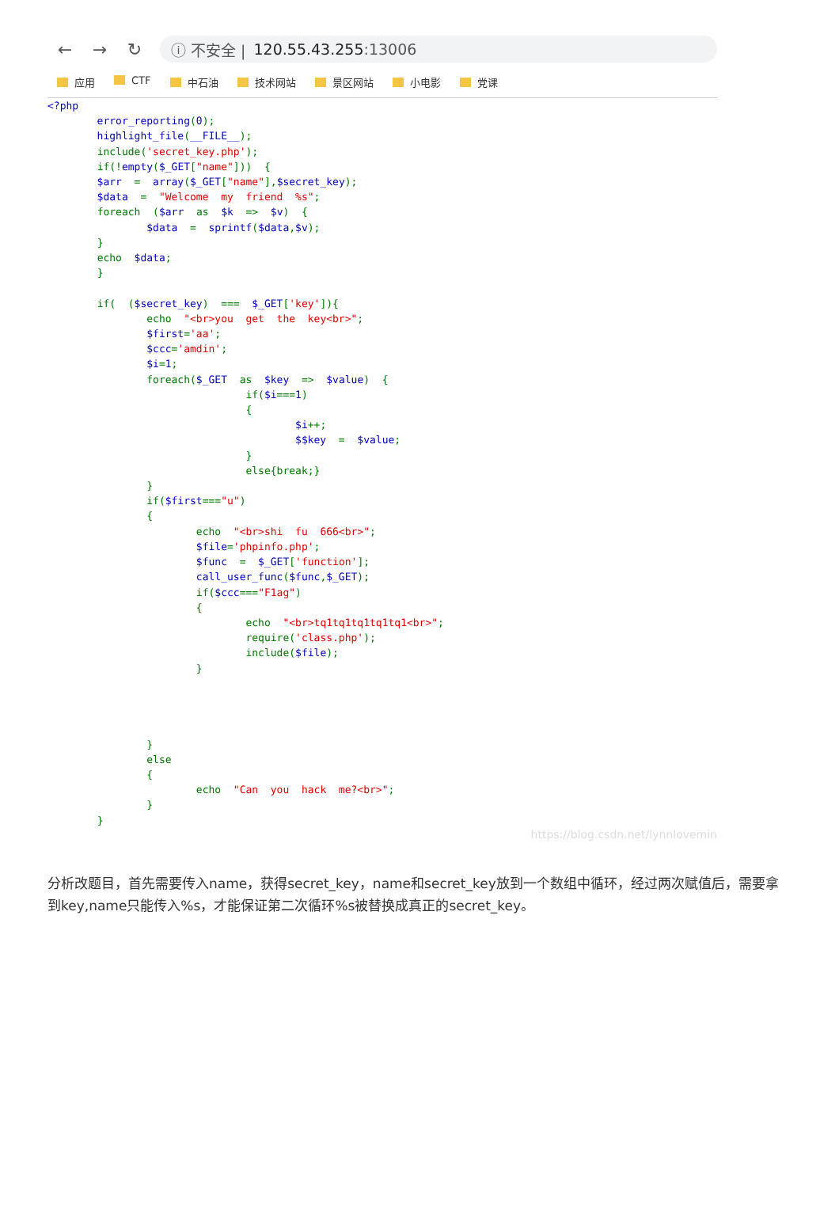← → ↻
ⓘ 不安全 | 120.55.43.255:13006
应用 CTF 中石油 技术网站 景区网站 小电影 党课
<?php
        error_reporting(0);
        highlight_file(__FILE__);
        include('secret_key.php');
        if(!empty($_GET["name"]))  {
        $arr  =  array($_GET["name"],$secret_key);
        $data  =  "Welcome  my  friend  %s";
        foreach  ($arr  as  $k  =>  $v)  {
                $data  =  sprintf($data,$v);
        }
        echo  $data;
        }

        if(  ($secret_key)  ===  $_GET['key']){
                echo  "<br>you  get  the  key<br>";
                $first='aa';
                $ccc='amdin';
                $i=1;
                foreach($_GET  as  $key  =>  $value)  {
                                if($i===1)
                                {
                                        $i++;
                                        $$key  =  $value;
                                }
                                else{break;}
                }
                if($first==="u")
                {
                        echo  "<br>shi  fu  666<br>";
                        $file='phpinfo.php';
                        $func  =  $_GET['function'];
                        call_user_func($func,$_GET);
                        if($ccc==="F1ag")
                        {
                                echo  "<br>tq1tq1tq1tq1tq1<br>";
                                require('class.php');
                                include($file);
                        }




                }
                else
                {
                        echo  "Can  you  hack  me?<br>";
                }
        }
https://blog.csdn.net/lynnlovemin
分析改题目，首先需要传入name，获得secret_key，name和secret_key放到一个数组中循环，经过两次赋值后，需要拿到key,name只能传入%s，才能保证第二次循环%s被替换成真正的secret_key。